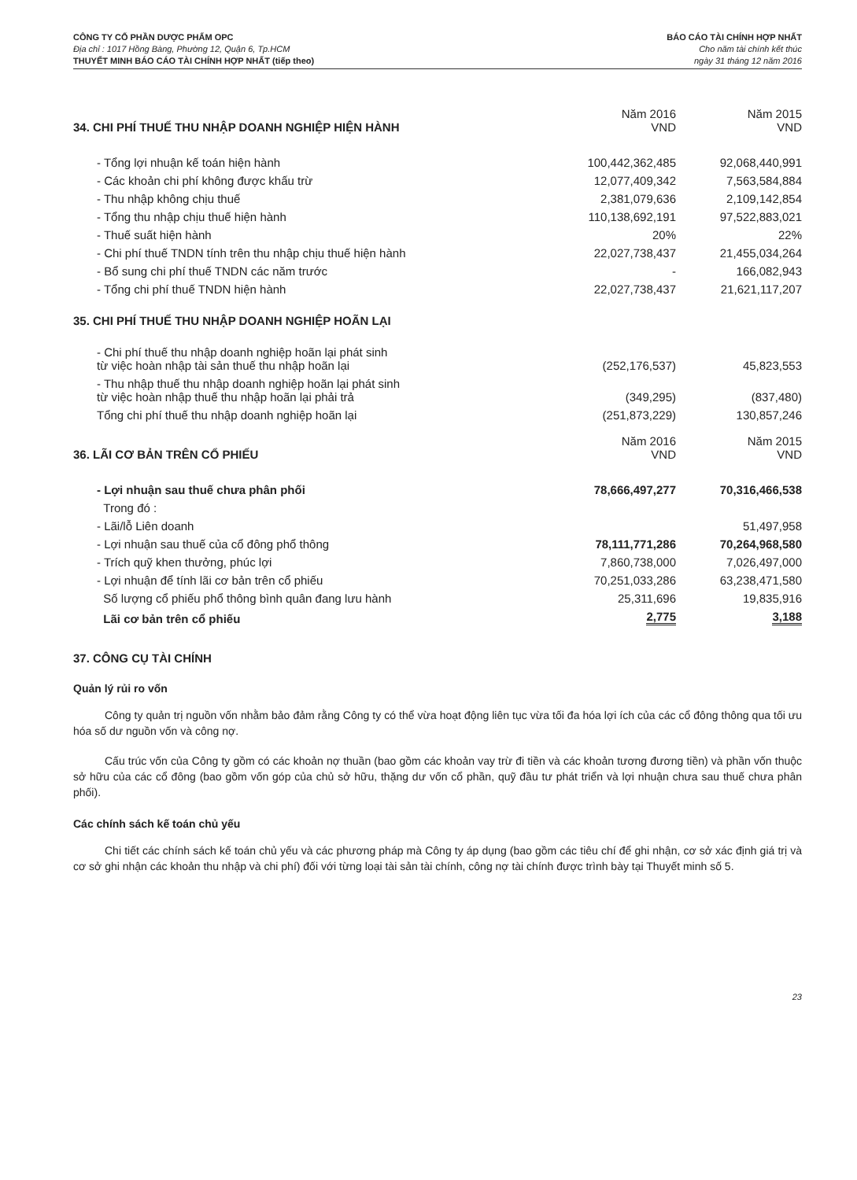CÔNG TY CỔ PHẦN DƯỢC PHẨM OPC
Địa chỉ : 1017 Hồng Bàng, Phường 12, Quận 6, Tp.HCM
THUYẾT MINH BÁO CÁO TÀI CHÍNH HỢP NHẤT (tiếp theo)
BÁO CÁO TÀI CHÍNH HỢP NHẤT
Cho năm tài chính kết thúc
ngày 31 tháng 12 năm 2016
| 34. CHI PHÍ THUẾ THU NHẬP DOANH NGHIỆP HIỆN HÀNH | Năm 2016 VND | Năm 2015 VND |
| - Tổng lợi nhuận kế toán hiện hành | 100,442,362,485 | 92,068,440,991 |
| - Các khoản chi phí không được khấu trừ | 12,077,409,342 | 7,563,584,884 |
| - Thu nhập không chịu thuế | 2,381,079,636 | 2,109,142,854 |
| - Tổng thu nhập chịu thuế hiện hành | 110,138,692,191 | 97,522,883,021 |
| - Thuế suất hiện hành | 20% | 22% |
| - Chi phí thuế TNDN tính trên thu nhập chịu thuế hiện hành | 22,027,738,437 | 21,455,034,264 |
| - Bổ sung chi phí thuế TNDN các năm trước | - | 166,082,943 |
| - Tổng chi phí thuế TNDN hiện hành | 22,027,738,437 | 21,621,117,207 |
| 35. CHI PHÍ THUẾ THU NHẬP DOANH NGHIỆP HOÃN LẠI | | |
| - Chi phí thuế thu nhập doanh nghiệp hoãn lại phát sinh từ việc hoàn nhập tài sản thuế thu nhập hoãn lại | (252,176,537) | 45,823,553 |
| - Thu nhập thuế thu nhập doanh nghiệp hoãn lại phát sinh từ việc hoàn nhập thuế thu nhập hoãn lại phải trả | (349,295) | (837,480) |
| Tổng chi phí thuế thu nhập doanh nghiệp hoãn lại | (251,873,229) | 130,857,246 |
| 36. LÃI CƠ BẢN TRÊN CỔ PHIẾU | Năm 2016 VND | Năm 2015 VND |
| - Lợi nhuận sau thuế chưa phân phối | 78,666,497,277 | 70,316,466,538 |
| Trong đó : | | |
| - Lãi/lỗ Liên doanh | | 51,497,958 |
| - Lợi nhuận sau thuế của cổ đông phổ thông | 78,111,771,286 | 70,264,968,580 |
| - Trích quỹ khen thưởng, phúc lợi | 7,860,738,000 | 7,026,497,000 |
| - Lợi nhuận để tính lãi cơ bản trên cổ phiếu | 70,251,033,286 | 63,238,471,580 |
| Số lượng cổ phiếu phổ thông bình quân đang lưu hành | 25,311,696 | 19,835,916 |
| Lãi cơ bản trên cổ phiếu | 2,775 | 3,188 |
37. CÔNG CỤ TÀI CHÍNH
Quản lý rủi ro vốn
Công ty quản trị nguồn vốn nhằm bảo đảm rằng Công ty có thể vừa hoạt động liên tục vừa tối đa hóa lợi ích của các cổ đông thông qua tối ưu hóa số dư nguồn vốn và công nợ.
Cấu trúc vốn của Công ty gồm có các khoản nợ thuần (bao gồm các khoản vay trừ đi tiền và các khoản tương đương tiền) và phần vốn thuộc sở hữu của các cổ đông (bao gồm vốn góp của chủ sở hữu, thặng dư vốn cổ phần, quỹ đầu tư phát triển và lợi nhuận chưa sau thuế chưa phân phối).
Các chính sách kế toán chủ yếu
Chi tiết các chính sách kế toán chủ yếu và các phương pháp mà Công ty áp dụng (bao gồm các tiêu chí để ghi nhận, cơ sở xác định giá trị và cơ sở ghi nhận các khoản thu nhập và chi phí) đối với từng loại tài sản tài chính, công nợ tài chính được trình bày tại Thuyết minh số 5.
23